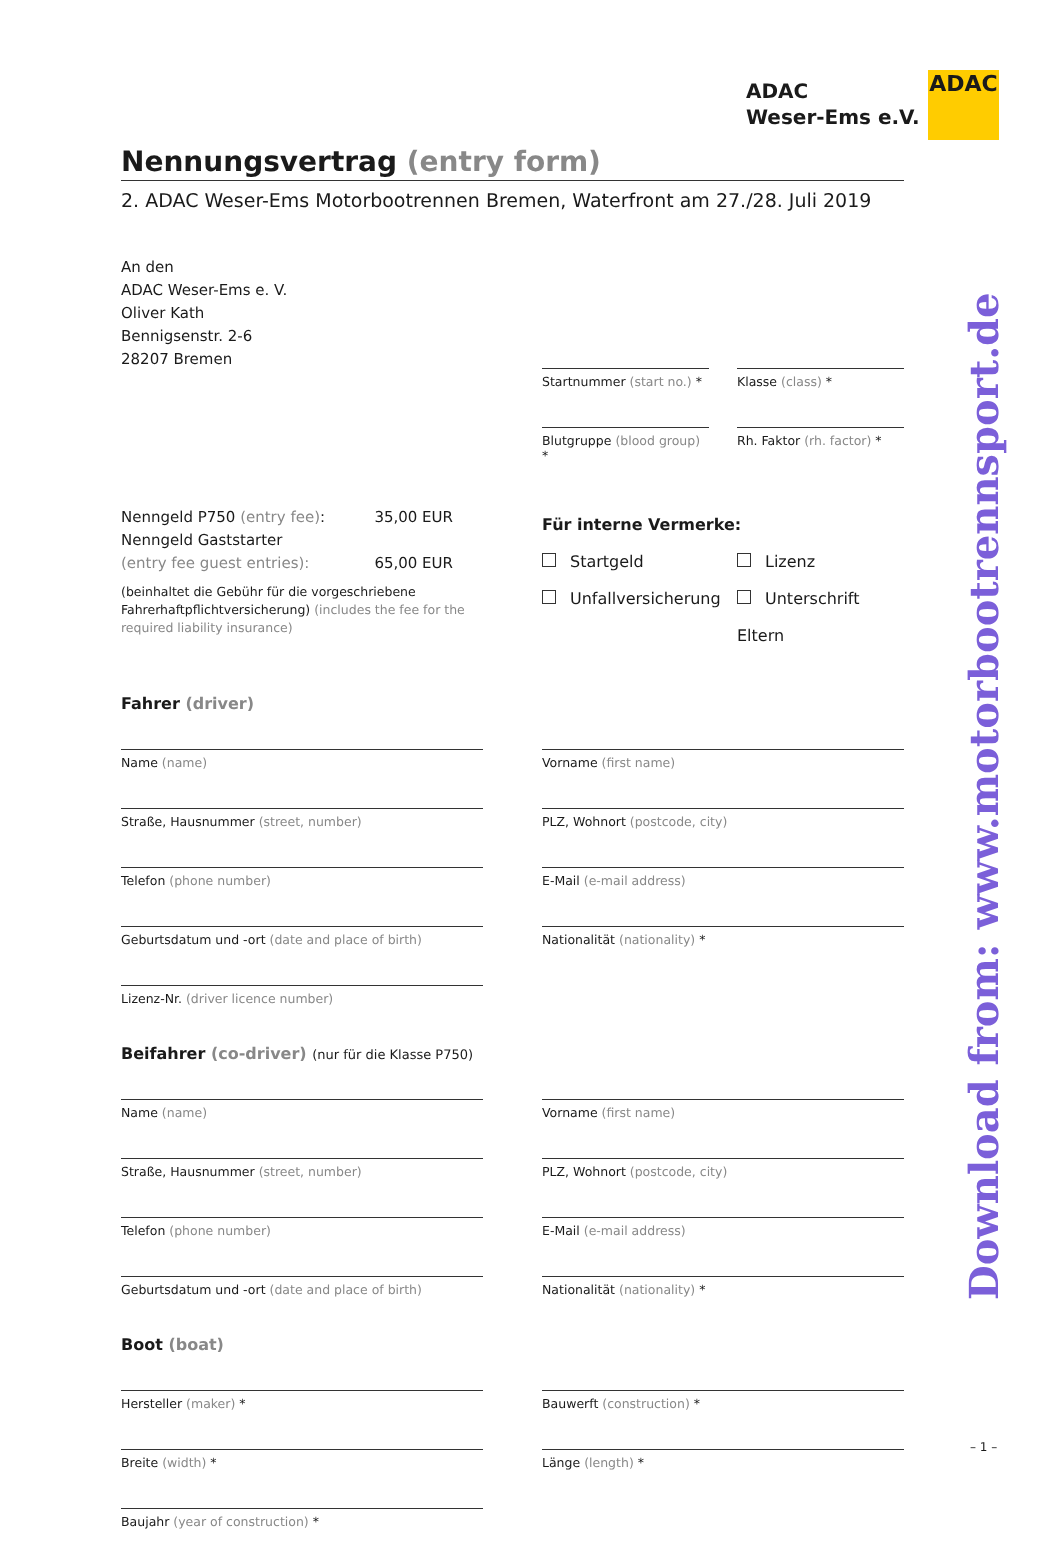ADAC
Weser-Ems e.V.
ADAC
Download from: www.motorbootrennsport.de
Nennungsvertrag (entry form)
2. ADAC Weser-Ems Motorbootrennen Bremen, Waterfront am 27./28. Juli 2019
An den
ADAC Weser-Ems e. V.
Oliver Kath
Bennigsenstr. 2-6
28207 Bremen
Startnummer (start no.) *
Klasse (class) *
Blutgruppe (blood group) *
Rh. Faktor (rh. factor) *
Nenngeld P750 (entry fee): 35,00 EUR
Nenngeld Gaststarter
(entry fee guest entries): 65,00 EUR
(beinhaltet die Gebühr für die vorgeschriebene Fahrerhaft­pflichtversicherung) (includes the fee for the required liability insurance)
Für interne Vermerke:
Startgeld Lizenz
Unfallversicherung Unterschrift Eltern
Fahrer (driver)
Name (name)
Straße, Hausnummer (street, number)
Telefon (phone number)
Geburtsdatum und -ort (date and place of birth)
Lizenz-Nr. (driver licence number)
Vorname (first name)
PLZ, Wohnort (postcode, city)
E-Mail (e-mail address)
Nationalität (nationality) *
Beifahrer (co-driver) (nur für die Klasse P750)
Name (name)
Straße, Hausnummer (street, number)
Telefon (phone number)
Geburtsdatum und -ort (date and place of birth)
Vorname (first name)
PLZ, Wohnort (postcode, city)
E-Mail (e-mail address)
Nationalität (nationality) *
Boot (boat)
Hersteller (maker) *
Breite (width) *
Baujahr (year of construction) *
Bauwerft (construction) *
Länge (length) *
– 1 –